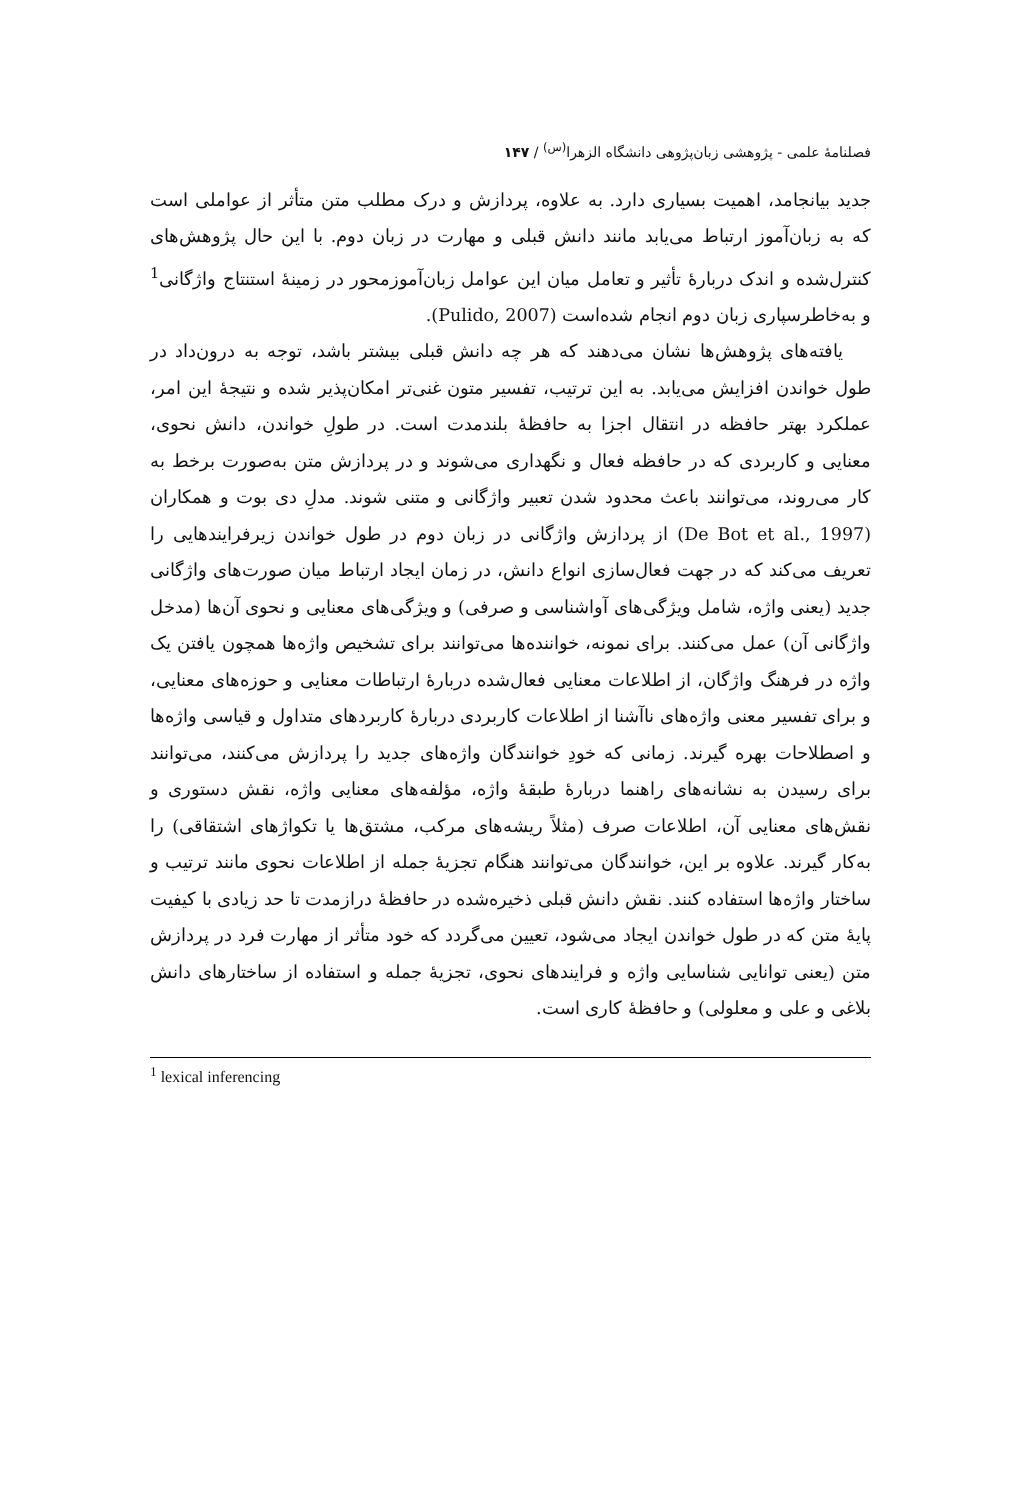فصلنامهٔ علمی - پژوهشی زبان‌پژوهی دانشگاه الزهرا<sup>(س)</sup> / ۱۴۷
جدید بیانجامد، اهمیت بسیاری دارد. به علاوه، پردازش و درک مطلب متن متأثر از عواملی است که به زبان‌آموز ارتباط می‌یابد مانند دانش قبلی و مهارت در زبان دوم. با این حال پژوهش‌های کنترل‌شده و اندک دربارهٔ تأثیر و تعامل میان این عوامل زبان‌آموزمحور در زمینهٔ استنتاج واژگانی<sup>1</sup> و به‌خاطرسپاری زبان دوم انجام شده‌است (Pulido, 2007).
یافته‌های پژوهش‌ها نشان می‌دهند که هر چه دانش قبلی بیشتر باشد، توجه به درون‌داد در طول خواندن افزایش می‌یابد. به این ترتیب، تفسیر متون غنی‌تر امکان‌پذیر شده و نتیجهٔ این امر، عملکرد بهتر حافظه در انتقال اجزا به حافظهٔ بلندمدت است. در طولِ خواندن، دانش نحوی، معنایی و کاربردی که در حافظه فعال و نگهداری می‌شوند و در پردازش متن به‌صورت برخط به کار می‌روند، می‌توانند باعث محدود شدن تعبیر واژگانی و متنی شوند. مدلِ دی بوت و همکاران (De Bot et al., 1997) از پردازش واژگانی در زبان دوم در طول خواندن زیرفرایندهایی را تعریف می‌کند که در جهت فعال‌سازی انواع دانش، در زمان ایجاد ارتباط میان صورت‌های واژگانی جدید (یعنی واژه، شامل ویژگی‌های آواشناسی و صرفی) و ویژگی‌های معنایی و نحوی آن‌ها (مدخل واژگانی آن) عمل می‌کنند. برای نمونه، خواننده‌ها می‌توانند برای تشخیص واژه‌ها همچون یافتن یک واژه در فرهنگ واژگان، از اطلاعات معنایی فعال‌شده دربارهٔ ارتباطات معنایی و حوزه‌های معنایی، و برای تفسیر معنی واژه‌های ناآشنا از اطلاعات کاربردی دربارهٔ کاربردهای متداول و قیاسی واژه‌ها و اصطلاحات بهره گیرند. زمانی که خودِ خوانندگان واژه‌های جدید را پردازش می‌کنند، می‌توانند برای رسیدن به نشانه‌های راهنما دربارهٔ طبقهٔ واژه، مؤلفه‌های معنایی واژه، نقش دستوری و نقش‌های معنایی آن، اطلاعات صرف (مثلاً ریشه‌های مرکب، مشتق‌ها یا تکواژهای اشتقاقی) را به‌کار گیرند. علاوه بر این، خوانندگان می‌توانند هنگام تجزیهٔ جمله از اطلاعات نحوی مانند ترتیب و ساختار واژه‌ها استفاده کنند. نقش دانش قبلی ذخیره‌شده در حافظهٔ درازمدت تا حد زیادی با کیفیت پایهٔ متن که در طول خواندن ایجاد می‌شود، تعیین می‌گردد که خود متأثر از مهارت فرد در پردازش متن (یعنی توانایی شناسایی واژه و فرایندهای نحوی، تجزیهٔ جمله و استفاده از ساختارهای دانش بلاغی و علی و معلولی) و حافظهٔ کاری است.
<sup>1</sup> lexical inferencing